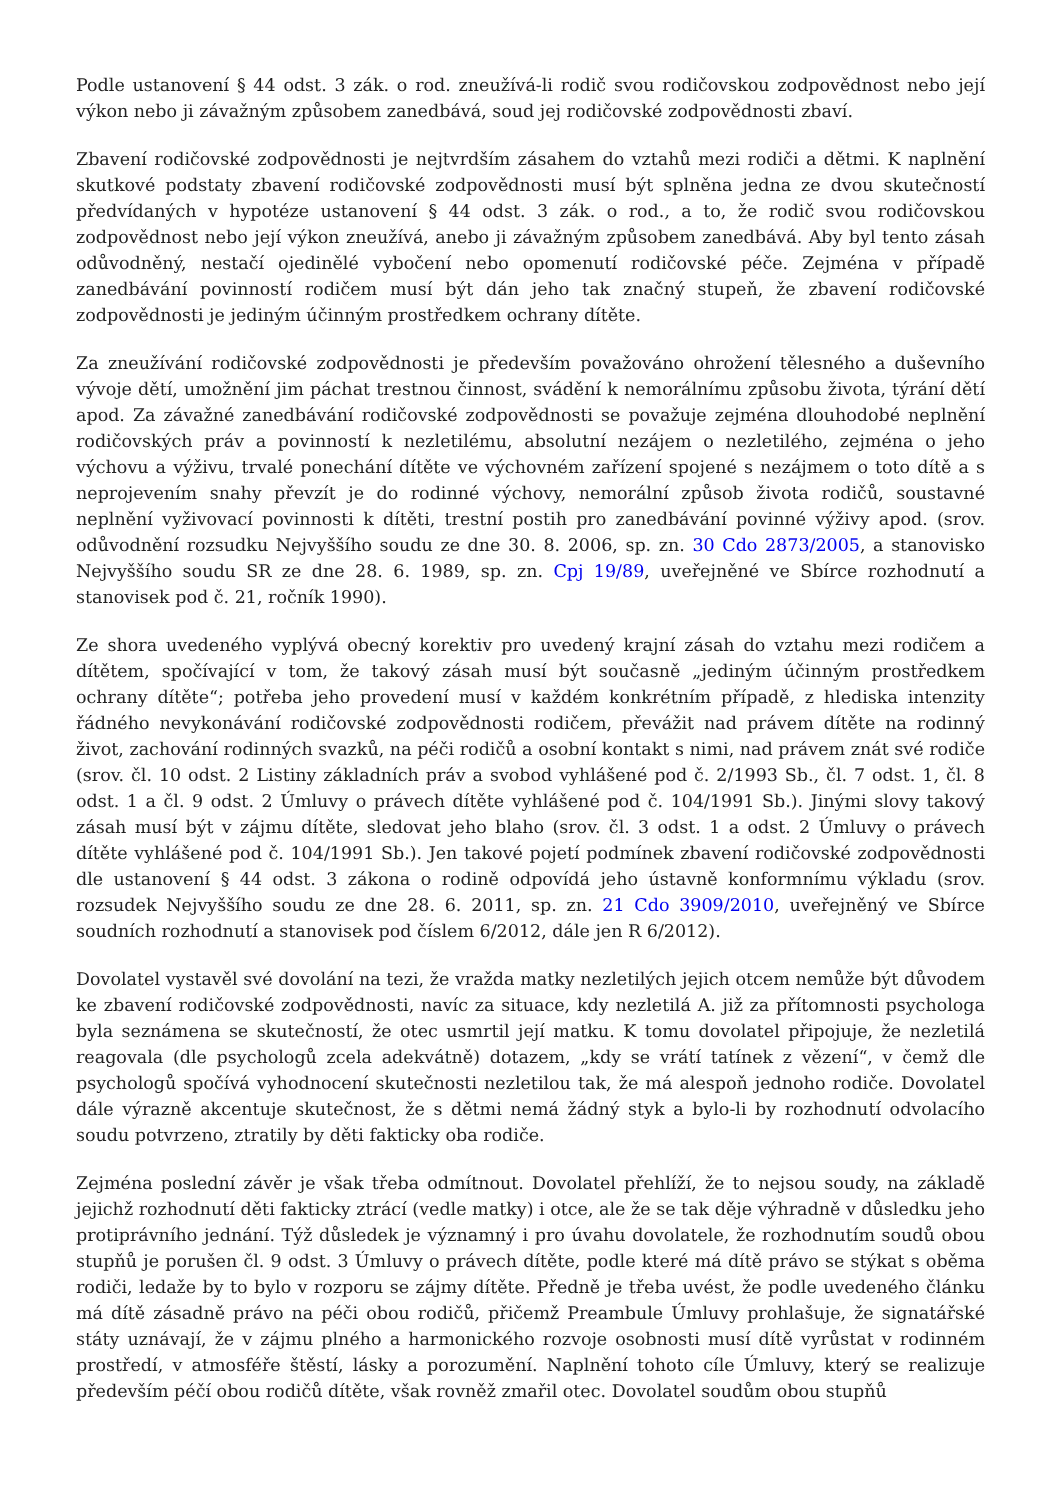Podle ustanovení § 44 odst. 3 zák. o rod. zneužívá-li rodič svou rodičovskou zodpovědnost nebo její výkon nebo ji závažným způsobem zanedbává, soud jej rodičovské zodpovědnosti zbaví.
Zbavení rodičovské zodpovědnosti je nejtvrdším zásahem do vztahů mezi rodiči a dětmi. K naplnění skutkové podstaty zbavení rodičovské zodpovědnosti musí být splněna jedna ze dvou skutečností předvídaných v hypotéze ustanovení § 44 odst. 3 zák. o rod., a to, že rodič svou rodičovskou zodpovědnost nebo její výkon zneužívá, anebo ji závažným způsobem zanedbává. Aby byl tento zásah odůvodněný, nestačí ojedinělé vybočení nebo opomenutí rodičovské péče. Zejména v případě zanedbávání povinností rodičem musí být dán jeho tak značný stupeň, že zbavení rodičovské zodpovědnosti je jediným účinným prostředkem ochrany dítěte.
Za zneužívání rodičovské zodpovědnosti je především považováno ohrožení tělesného a duševního vývoje dětí, umožnění jim páchat trestnou činnost, svádění k nemorálnímu způsobu života, týrání dětí apod. Za závažné zanedbávání rodičovské zodpovědnosti se považuje zejména dlouhodobé neplnění rodičovských práv a povinností k nezletilému, absolutní nezájem o nezletilého, zejména o jeho výchovu a výživu, trvalé ponechání dítěte ve výchovném zařízení spojené s nezájmem o toto dítě a s neprojevením snahy převzít je do rodinné výchovy, nemorální způsob života rodičů, soustavné neplnění vyživovací povinnosti k dítěti, trestní postih pro zanedbávání povinné výživy apod. (srov. odůvodnění rozsudku Nejvyššího soudu ze dne 30. 8. 2006, sp. zn. 30 Cdo 2873/2005, a stanovisko Nejvyššího soudu SR ze dne 28. 6. 1989, sp. zn. Cpj 19/89, uveřejněné ve Sbírce rozhodnutí a stanovisek pod č. 21, ročník 1990).
Ze shora uvedeného vyplývá obecný korektiv pro uvedený krajní zásah do vztahu mezi rodičem a dítětem, spočívající v tom, že takový zásah musí být současně „jediným účinným prostředkem ochrany dítěte“; potřeba jeho provedení musí v každém konkrétním případě, z hlediska intenzity řádného nevykonávání rodičovské zodpovědnosti rodičem, převážit nad právem dítěte na rodinný život, zachování rodinných svazků, na péči rodičů a osobní kontakt s nimi, nad právem znát své rodiče (srov. čl. 10 odst. 2 Listiny základních práv a svobod vyhlášené pod č. 2/1993 Sb., čl. 7 odst. 1, čl. 8 odst. 1 a čl. 9 odst. 2 Úmluvy o právech dítěte vyhlášené pod č. 104/1991 Sb.). Jinými slovy takový zásah musí být v zájmu dítěte, sledovat jeho blaho (srov. čl. 3 odst. 1 a odst. 2 Úmluvy o právech dítěte vyhlášené pod č. 104/1991 Sb.). Jen takové pojetí podmínek zbavení rodičovské zodpovědnosti dle ustanovení § 44 odst. 3 zákona o rodině odpovídá jeho ústavně konformnímu výkladu (srov. rozsudek Nejvyššího soudu ze dne 28. 6. 2011, sp. zn. 21 Cdo 3909/2010, uveřejněný ve Sbírce soudních rozhodnutí a stanovisek pod číslem 6/2012, dále jen R 6/2012).
Dovolatel vystavěl své dovolání na tezi, že vražda matky nezletilých jejich otcem nemůže být důvodem ke zbavení rodičovské zodpovědnosti, navíc za situace, kdy nezletilá A. již za přítomnosti psychologa byla seznámena se skutečností, že otec usmrtil její matku. K tomu dovolatel připojuje, že nezletilá reagovala (dle psychologů zcela adekvátně) dotazem, „kdy se vrátí tatínek z vězení“, v čemž dle psychologů spočívá vyhodnocení skutečnosti nezletilou tak, že má alespoň jednoho rodiče. Dovolatel dále výrazně akcentuje skutečnost, že s dětmi nemá žádný styk a bylo-li by rozhodnutí odvolacího soudu potvrzeno, ztratily by děti fakticky oba rodiče.
Zejména poslední závěr je však třeba odmítnout. Dovolatel přehlíží, že to nejsou soudy, na základě jejichž rozhodnutí děti fakticky ztrácí (vedle matky) i otce, ale že se tak děje výhradně v důsledku jeho protiprávního jednání. Týž důsledek je významný i pro úvahu dovolatele, že rozhodnutím soudů obou stupňů je porušen čl. 9 odst. 3 Úmluvy o právech dítěte, podle které má dítě právo se stýkat s oběma rodiči, ledaže by to bylo v rozporu se zájmy dítěte. Předně je třeba uvést, že podle uvedeného článku má dítě zásadně právo na péči obou rodičů, přičemž Preambule Úmluvy prohlašuje, že signatářské státy uznávají, že v zájmu plného a harmonického rozvoje osobnosti musí dítě vyrůstat v rodinném prostředí, v atmosféře štěstí, lásky a porozumění. Naplnění tohoto cíle Úmluvy, který se realizuje především péčí obou rodičů dítěte, však rovněž zmařil otec. Dovolatel soudům obou stupňů